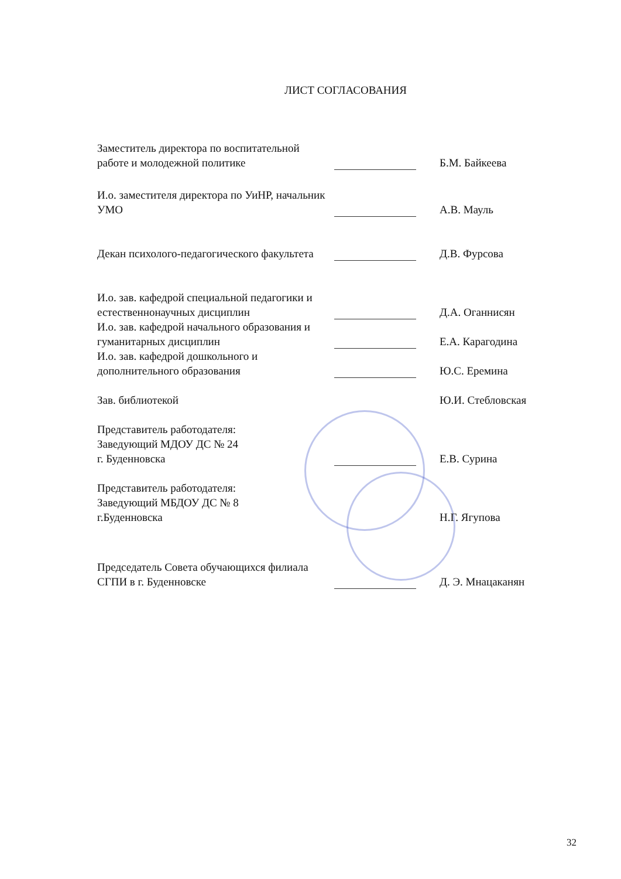ЛИСТ СОГЛАСОВАНИЯ
| Заместитель директора по воспитательной работе и молодежной политике | | Б.М. Байкеева |
| И.о. заместителя директора по УиНР, начальник УМО | | А.В. Мауль |
| Декан психолого-педагогического факультета | | Д.В. Фурсова |
| И.о. зав. кафедрой специальной педагогики и естественнонаучных дисциплин | | Д.А. Оганнисян |
| И.о. зав. кафедрой начального образования и гуманитарных дисциплин | | Е.А. Карагодина |
| И.о. зав. кафедрой дошкольного и дополнительного образования | | Ю.С. Еремина |
| Зав. библиотекой | | Ю.И. Стебловская |
| Представитель работодателя: Заведующий МДОУ ДС № 24 г. Буденновска | | Е.В. Сурина |
| Представитель работодателя: Заведующий МБДОУ ДС № 8 г.Буденновска | | Н.Г. Ягупова |
| Председатель Совета обучающихся филиала СГПИ в г. Буденновске | | Д. Э. Мнацаканян |
32